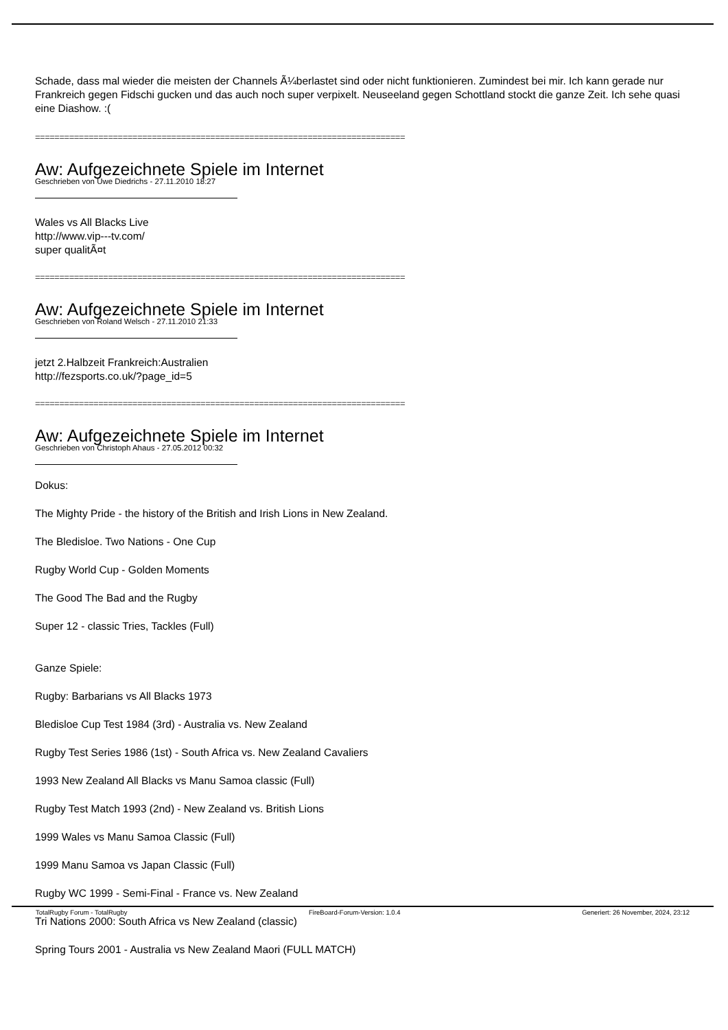Schade, dass mal wieder die meisten der Channels Ã¼berlastet sind oder nicht funktionieren. Zumindest bei mir. Ich kann gerade nur Frankreich gegen Fidschi gucken und das auch noch super verpixelt. Neuseeland gegen Schottland stockt die ganze Zeit. Ich sehe quasi eine Diashow. :(
============================================================================
Aw: Aufgezeichnete Spiele im Internet
Geschrieben von Uwe Diedrichs - 27.11.2010 18:27
Wales vs All Blacks Live
http://www.vip---tv.com/
super qualitÃ¤t
============================================================================
Aw: Aufgezeichnete Spiele im Internet
Geschrieben von Roland Welsch - 27.11.2010 21:33
jetzt 2.Halbzeit Frankreich:Australien
http://fezsports.co.uk/?page_id=5
============================================================================
Aw: Aufgezeichnete Spiele im Internet
Geschrieben von Christoph Ahaus - 27.05.2012 00:32
Dokus:
The Mighty Pride - the history of the British and Irish Lions in New Zealand.
The Bledisloe. Two Nations - One Cup
Rugby World Cup - Golden Moments
The Good The Bad and the Rugby
Super 12 - classic Tries, Tackles (Full)
Ganze Spiele:
Rugby: Barbarians vs All Blacks 1973
Bledisloe Cup Test 1984 (3rd) - Australia vs. New Zealand
Rugby Test Series 1986 (1st) - South Africa vs. New Zealand Cavaliers
1993 New Zealand All Blacks vs Manu Samoa classic (Full)
Rugby Test Match 1993 (2nd) - New Zealand vs. British Lions
1999 Wales vs Manu Samoa Classic (Full)
1999 Manu Samoa vs Japan Classic (Full)
Rugby WC 1999 - Semi-Final - France vs. New Zealand
Tri Nations 2000: South Africa vs New Zealand (classic)
Spring Tours 2001 - Australia vs New Zealand Maori (FULL MATCH)
TotalRugby Forum - TotalRugby FireBoard-Forum-Version: 1.0.4 Generiert: 26 November, 2024, 23:12